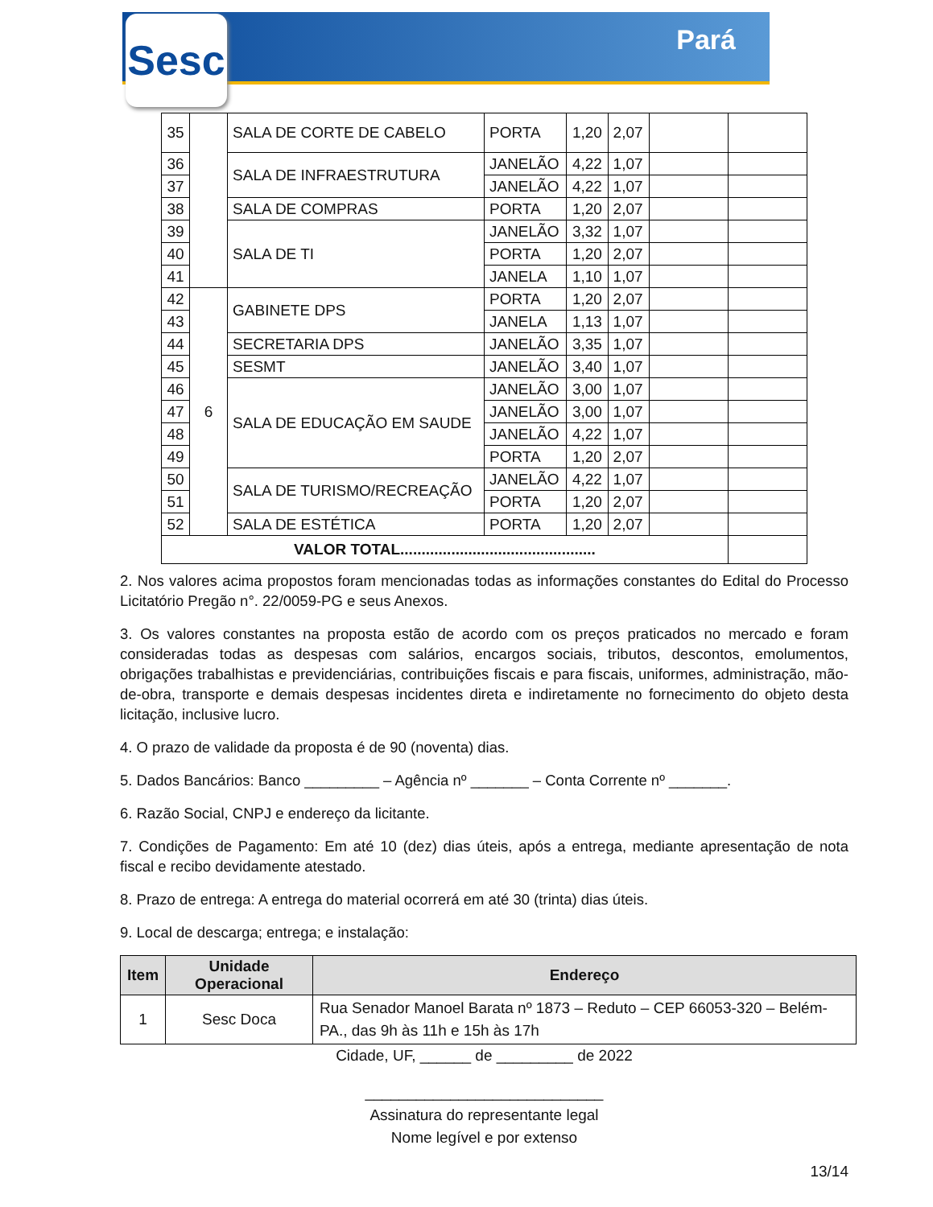Sesc Pará
| 35 | | SALA DE CORTE DE CABELO | PORTA | 1,20 | 2,07 | | |
| 36 | | SALA DE INFRAESTRUTURA | JANELÃO | 4,22 | 1,07 | | |
| 37 | | | JANELÃO | 4,22 | 1,07 | | |
| 38 | | SALA DE COMPRAS | PORTA | 1,20 | 2,07 | | |
| 39 | | SALA DE TI | JANELÃO | 3,32 | 1,07 | | |
| 40 | | | PORTA | 1,20 | 2,07 | | |
| 41 | | | JANELA | 1,10 | 1,07 | | |
| 42 | 6 | GABINETE DPS | PORTA | 1,20 | 2,07 | | |
| 43 | | | JANELA | 1,13 | 1,07 | | |
| 44 | | SECRETARIA DPS | JANELÃO | 3,35 | 1,07 | | |
| 45 | | SESMT | JANELÃO | 3,40 | 1,07 | | |
| 46 | | SALA DE EDUCAÇÃO EM SAUDE | JANELÃO | 3,00 | 1,07 | | |
| 47 | | | JANELÃO | 3,00 | 1,07 | | |
| 48 | | | JANELÃO | 4,22 | 1,07 | | |
| 49 | | | PORTA | 1,20 | 2,07 | | |
| 50 | | SALA DE TURISMO/RECREAÇÃO | JANELÃO | 4,22 | 1,07 | | |
| 51 | | | PORTA | 1,20 | 2,07 | | |
| 52 | | SALA DE ESTÉTICA | PORTA | 1,20 | 2,07 | | |
| VALOR TOTAL.............................................. | | | | | | | |
2. Nos valores acima propostos foram mencionadas todas as informações constantes do Edital do Processo Licitatório Pregão n°. 22/0059-PG e seus Anexos.
3. Os valores constantes na proposta estão de acordo com os preços praticados no mercado e foram consideradas todas as despesas com salários, encargos sociais, tributos, descontos, emolumentos, obrigações trabalhistas e previdenciárias, contribuições fiscais e para fiscais, uniformes, administração, mão-de-obra, transporte e demais despesas incidentes direta e indiretamente no fornecimento do objeto desta licitação, inclusive lucro.
4. O prazo de validade da proposta é de 90 (noventa) dias.
5. Dados Bancários: Banco _________ – Agência nº _______ – Conta Corrente nº _______.
6. Razão Social, CNPJ e endereço da licitante.
7. Condições de Pagamento: Em até 10 (dez) dias úteis, após a entrega, mediante apresentação de nota fiscal e recibo devidamente atestado.
8. Prazo de entrega: A entrega do material ocorrerá em até 30 (trinta) dias úteis.
9. Local de descarga; entrega; e instalação:
| Item | Unidade Operacional | Endereço |
| --- | --- | --- |
| 1 | Sesc Doca | Rua Senador Manoel Barata nº 1873 – Reduto – CEP 66053-320 – Belém-PA., das 9h às 11h e 15h às 17h |
Cidade, UF, ______ de _________ de 2022
____________________________
Assinatura do representante legal
Nome legível e por extenso
13/14